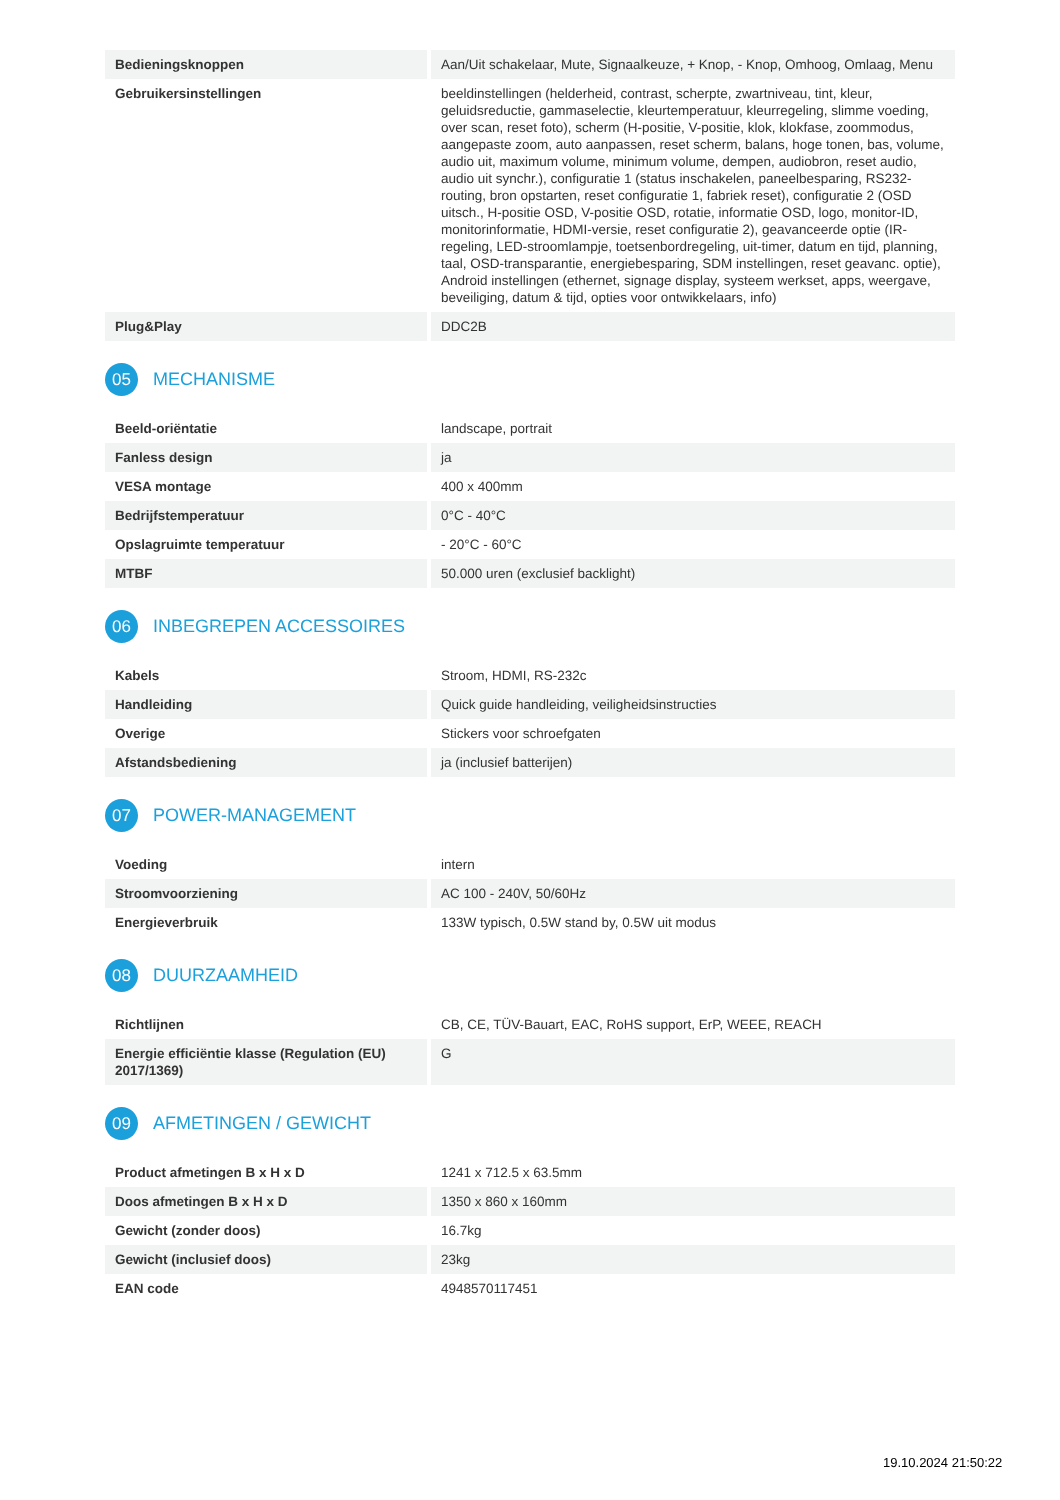| Bedieningsknoppen | Aan/Uit schakelaar, Mute, Signaalkeuze, + Knop, - Knop, Omhoog, Omlaag, Menu |
| Gebruikersinstellingen | beeldinstellingen (helderheid, contrast, scherpte, zwartniveau, tint, kleur, geluidsreductie, gammaselectie, kleurtemperatuur, kleurregeling, slimme voeding, over scan, reset foto), scherm (H-positie, V-positie, klok, klokfase, zoommodus, aangepaste zoom, auto aanpassen, reset scherm, balans, hoge tonen, bas, volume, audio uit, maximum volume, minimum volume, dempen, audiobron, reset audio, audio uit synchr.), configuratie 1 (status inschakelen, paneelbesparing, RS232-routing, bron opstarten, reset configuratie 1, fabriek reset), configuratie 2 (OSD uitsch., H-positie OSD, V-positie OSD, rotatie, informatie OSD, logo, monitor-ID, monitorinformatie, HDMI-versie, reset configuratie 2), geavanceerde optie (IR-regeling, LED-stroomlampje, toetsenbordregeling, uit-timer, datum en tijd, planning, taal, OSD-transparantie, energiebesparing, SDM instellingen, reset geavanc. optie), Android instellingen (ethernet, signage display, systeem werkset, apps, weergave, beveiliging, datum & tijd, opties voor ontwikkelaars, info) |
| Plug&Play | DDC2B |
05 MECHANISME
| Beeld-oriëntatie | landscape, portrait |
| Fanless design | ja |
| VESA montage | 400 x 400mm |
| Bedrijfstemperatuur | 0°C - 40°C |
| Opslagruimte temperatuur | - 20°C - 60°C |
| MTBF | 50.000 uren (exclusief backlight) |
06 INBEGREPEN ACCESSOIRES
| Kabels | Stroom, HDMI, RS-232c |
| Handleiding | Quick guide handleiding, veiligheidsinstructies |
| Overige | Stickers voor schroefgaten |
| Afstandsbediening | ja (inclusief batterijen) |
07 POWER-MANAGEMENT
| Voeding | intern |
| Stroomvoorziening | AC 100 - 240V, 50/60Hz |
| Energieverbruik | 133W typisch, 0.5W stand by, 0.5W uit modus |
08 DUURZAAMHEID
| Richtlijnen | CB, CE, TÜV-Bauart, EAC, RoHS support, ErP, WEEE, REACH |
| Energie efficiëntie klasse (Regulation (EU) 2017/1369) | G |
09 AFMETINGEN / GEWICHT
| Product afmetingen B x H x D | 1241 x 712.5 x 63.5mm |
| Doos afmetingen B x H x D | 1350 x 860 x 160mm |
| Gewicht (zonder doos) | 16.7kg |
| Gewicht (inclusief doos) | 23kg |
| EAN code | 4948570117451 |
19.10.2024 21:50:22